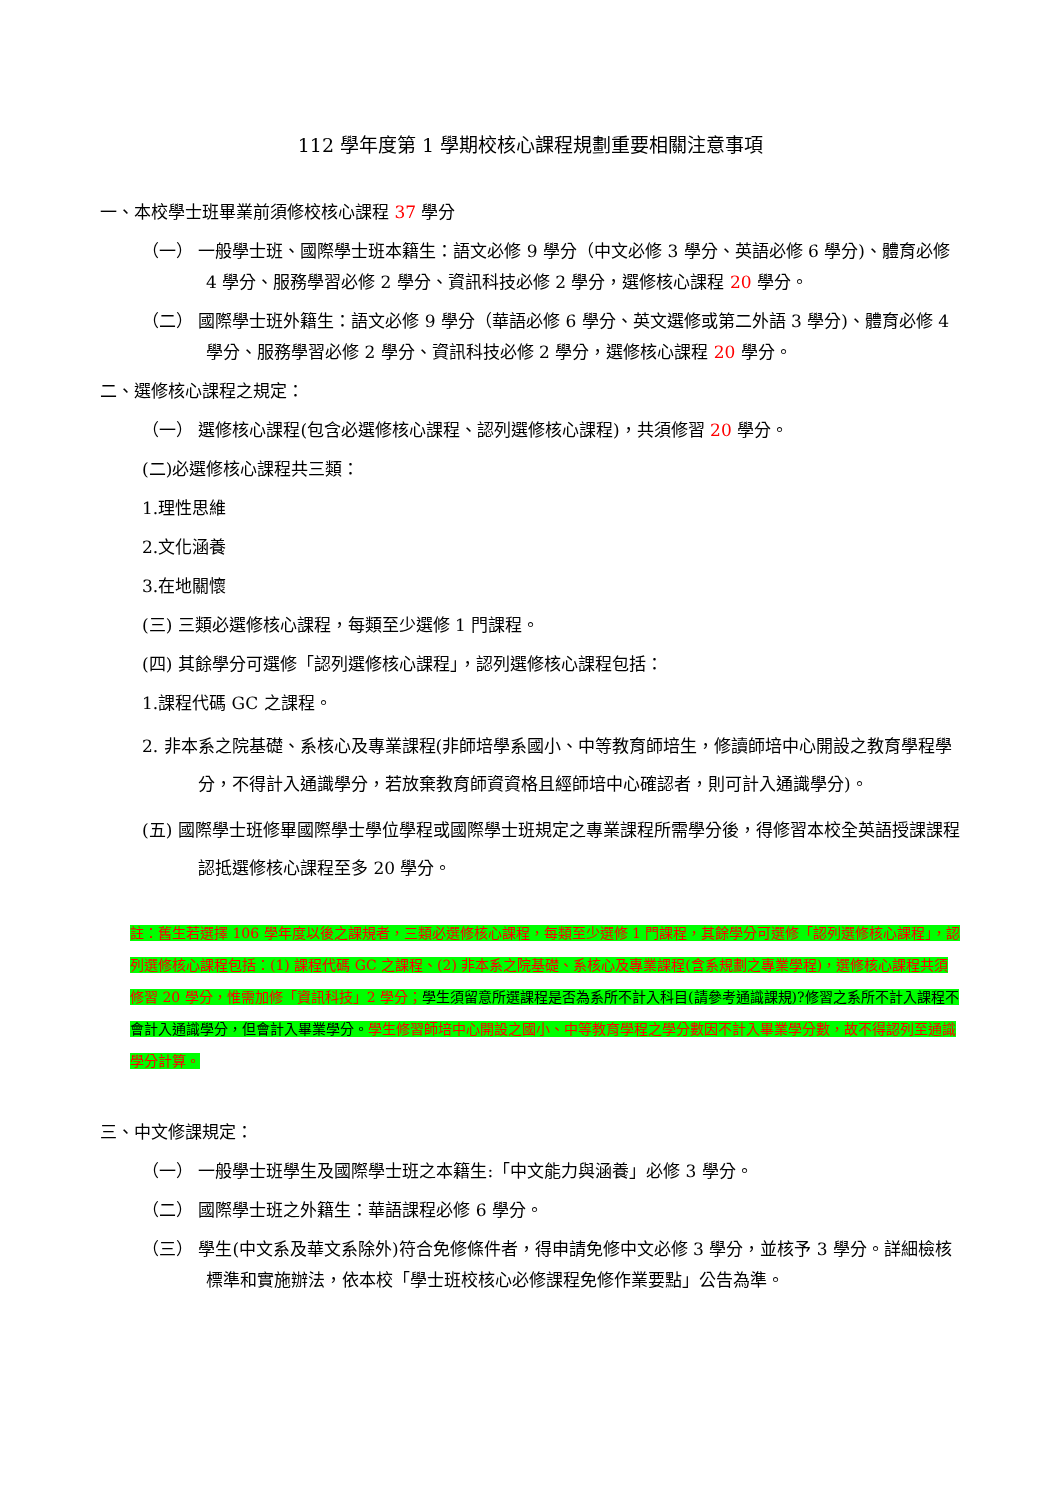112 學年度第 1 學期校核心課程規劃重要相關注意事項
一、本校學士班畢業前須修校核心課程 37 學分
（一） 一般學士班、國際學士班本籍生：語文必修 9 學分（中文必修 3 學分、英語必修 6 學分)、體育必修 4 學分、服務學習必修 2 學分、資訊科技必修 2 學分，選修核心課程 20 學分。
（二） 國際學士班外籍生：語文必修 9 學分（華語必修 6 學分、英文選修或第二外語 3 學分)、體育必修 4 學分、服務學習必修 2 學分、資訊科技必修 2 學分，選修核心課程 20 學分。
二、選修核心課程之規定：
（一） 選修核心課程(包含必選修核心課程、認列選修核心課程)，共須修習 20 學分。
(二)必選修核心課程共三類：
1.理性思維
2.文化涵養
3.在地關懷
(三) 三類必選修核心課程，每類至少選修 1 門課程。
(四) 其餘學分可選修「認列選修核心課程」，認列選修核心課程包括：
1.課程代碼 GC 之課程。
2. 非本系之院基礎、系核心及專業課程(非師培學系國小、中等教育師培生，修讀師培中心開設之教育學程學分，不得計入通識學分，若放棄教育師資資格且經師培中心確認者，則可計入通識學分)。
(五) 國際學士班修畢國際學士學位學程或國際學士班規定之專業課程所需學分後，得修習本校全英語授課課程認抵選修核心課程至多 20 學分。
註：舊生若選擇 106 學年度以後之課規者，三類必選修核心課程，每類至少選修 1 門課程，其餘學分可選修「認列選修核心課程」，認列選修核心課程包括：(1) 課程代碼 GC 之課程、(2) 非本系之院基礎、系核心及專業課程(含系規劃之專業學程)，選修核心課程共須修習 20 學分，惟需加修「資訊科技」2 學分；學生須留意所選課程是否為系所不計入科目(請參考通識課規)?修習之系所不計入課程不會計入通識學分，但會計入畢業學分。學生修習師培中心開設之國小、中等教育學程之學分數因不計入畢業學分數，故不得認列至通識學分計算。
三、中文修課規定：
（一） 一般學士班學生及國際學士班之本籍生:「中文能力與涵養」必修 3 學分。
（二） 國際學士班之外籍生：華語課程必修 6 學分。
（三） 學生(中文系及華文系除外)符合免修條件者，得申請免修中文必修 3 學分，並核予 3 學分。詳細檢核標準和實施辦法，依本校「學士班校核心必修課程免修作業要點」公告為準。